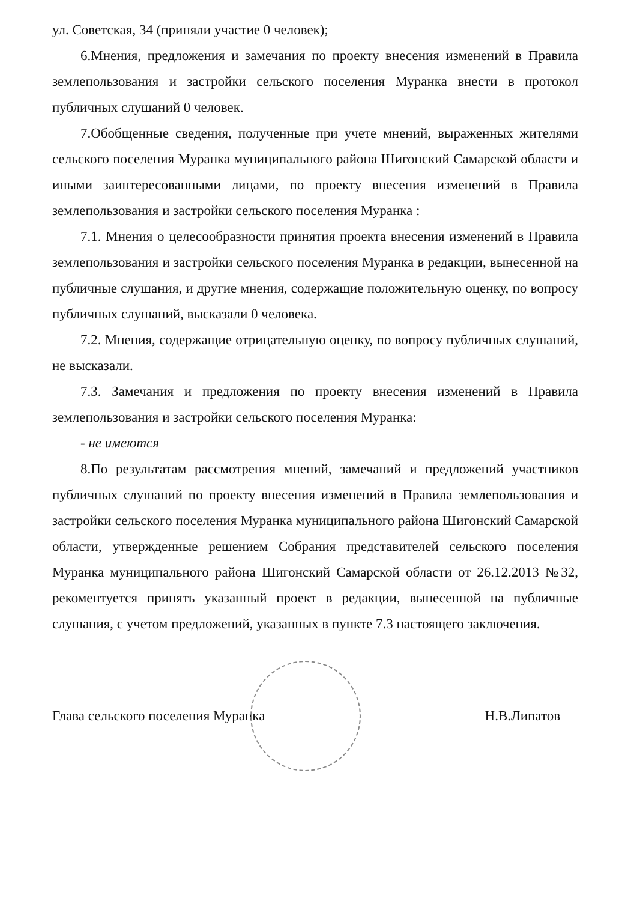ул. Советская, 34 (приняли участие 0 человек);
6.Мнения, предложения и замечания по проекту внесения изменений в Правила землепользования и застройки сельского поселения Муранка внести в протокол публичных слушаний 0 человек.
7.Обобщенные сведения, полученные при учете мнений, выраженных жителями сельского поселения Муранка муниципального района Шигонский Самарской области и иными заинтересованными лицами, по проекту внесения изменений в Правила землепользования и застройки сельского поселения Муранка :
7.1. Мнения о целесообразности принятия проекта внесения изменений в Правила землепользования и застройки сельского поселения Муранка в редакции, вынесенной на публичные слушания, и другие мнения, содержащие положительную оценку, по вопросу публичных слушаний, высказали 0 человека.
7.2. Мнения, содержащие отрицательную оценку, по вопросу публичных слушаний, не высказали.
7.3. Замечания и предложения по проекту внесения изменений в Правила землепользования и застройки сельского поселения Муранка:
- не имеются
8.По результатам рассмотрения мнений, замечаний и предложений участников публичных слушаний по проекту внесения изменений в Правила землепользования и застройки сельского поселения Муранка муниципального района Шигонский Самарской области, утвержденные решением Собрания представителей сельского поселения Муранка муниципального района Шигонский Самарской области от 26.12.2013 №32, рекоментуется принять указанный проект в редакции, вынесенной на публичные слушания, с учетом предложений, указанных в пункте 7.3 настоящего заключения.
Глава сельского поселения Муранка Н.В.Липатов